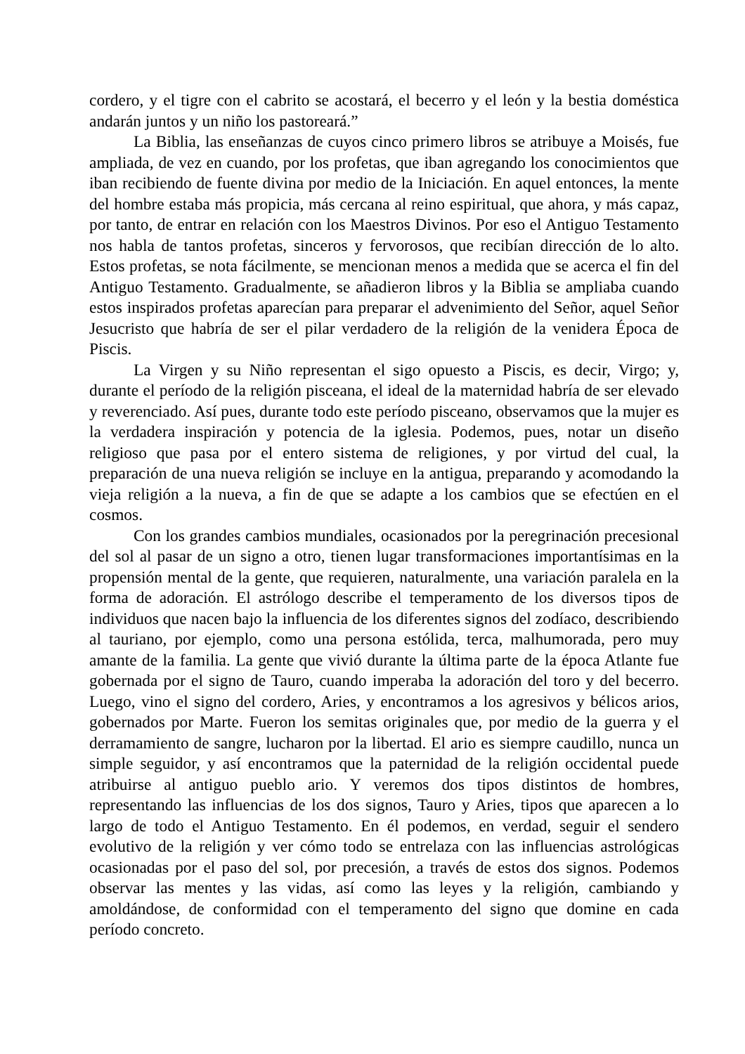cordero, y el tigre con el cabrito se acostará, el becerro y el león y la bestia doméstica andarán juntos y un niño los pastoreará.”
La Biblia, las enseñanzas de cuyos cinco primero libros se atribuye a Moisés, fue ampliada, de vez en cuando, por los profetas, que iban agregando los conocimientos que iban recibiendo de fuente divina por medio de la Iniciación. En aquel entonces, la mente del hombre estaba más propicia, más cercana al reino espiritual, que ahora, y más capaz, por tanto, de entrar en relación con los Maestros Divinos. Por eso el Antiguo Testamento nos habla de tantos profetas, sinceros y fervorosos, que recibían dirección de lo alto. Estos profetas, se nota fácilmente, se mencionan menos a medida que se acerca el fin del Antiguo Testamento. Gradualmente, se añadieron libros y la Biblia se ampliaba cuando estos inspirados profetas aparecían para preparar el advenimiento del Señor, aquel Señor Jesucristo que habría de ser el pilar verdadero de la religión de la venidera Época de Piscis.
La Virgen y su Niño representan el sigo opuesto a Piscis, es decir, Virgo; y, durante el período de la religión pisceana, el ideal de la maternidad habría de ser elevado y reverenciado. Así pues, durante todo este período pisceano, observamos que la mujer es la verdadera inspiración y potencia de la iglesia. Podemos, pues, notar un diseño religioso que pasa por el entero sistema de religiones, y por virtud del cual, la preparación de una nueva religión se incluye en la antigua, preparando y acomodando la vieja religión a la nueva, a fin de que se adapte a los cambios que se efectúen en el cosmos.
Con los grandes cambios mundiales, ocasionados por la peregrinación precesional del sol al pasar de un signo a otro, tienen lugar transformaciones importantísimas en la propensión mental de la gente, que requieren, naturalmente, una variación paralela en la forma de adoración. El astrólogo describe el temperamento de los diversos tipos de individuos que nacen bajo la influencia de los diferentes signos del zodíaco, describiendo al tauriano, por ejemplo, como una persona estólida, terca, malhumorada, pero muy amante de la familia. La gente que vivió durante la última parte de la época Atlante fue gobernada por el signo de Tauro, cuando imperaba la adoración del toro y del becerro. Luego, vino el signo del cordero, Aries, y encontramos a los agresivos y bélicos arios, gobernados por Marte. Fueron los semitas originales que, por medio de la guerra y el derramamiento de sangre, lucharon por la libertad. El ario es siempre caudillo, nunca un simple seguidor, y así encontramos que la paternidad de la religión occidental puede atribuirse al antiguo pueblo ario. Y veremos dos tipos distintos de hombres, representando las influencias de los dos signos, Tauro y Aries, tipos que aparecen a lo largo de todo el Antiguo Testamento. En él podemos, en verdad, seguir el sendero evolutivo de la religión y ver cómo todo se entrelaza con las influencias astrológicas ocasionadas por el paso del sol, por precesión, a través de estos dos signos. Podemos observar las mentes y las vidas, así como las leyes y la religión, cambiando y amoldándose, de conformidad con el temperamento del signo que domine en cada período concreto.